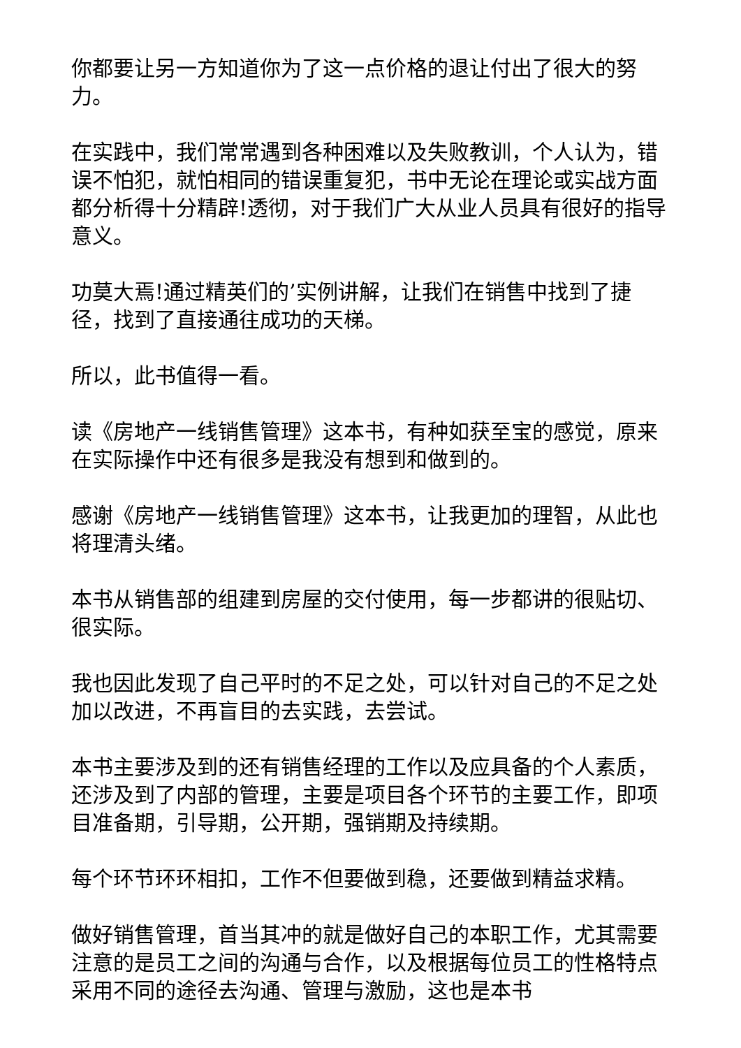你都要让另一方知道你为了这一点价格的退让付出了很大的努力。
在实践中，我们常常遇到各种困难以及失败教训，个人认为，错误不怕犯，就怕相同的错误重复犯，书中无论在理论或实战方面都分析得十分精辟!透彻，对于我们广大从业人员具有很好的指导意义。
功莫大焉!通过精英们的’实例讲解，让我们在销售中找到了捷径，找到了直接通往成功的天梯。
所以，此书值得一看。
读《房地产一线销售管理》这本书，有种如获至宝的感觉，原来在实际操作中还有很多是我没有想到和做到的。
感谢《房地产一线销售管理》这本书，让我更加的理智，从此也将理清头绪。
本书从销售部的组建到房屋的交付使用，每一步都讲的很贴切、很实际。
我也因此发现了自己平时的不足之处，可以针对自己的不足之处加以改进，不再盲目的去实践，去尝试。
本书主要涉及到的还有销售经理的工作以及应具备的个人素质，还涉及到了内部的管理，主要是项目各个环节的主要工作，即项目准备期，引导期，公开期，强销期及持续期。
每个环节环环相扣，工作不但要做到稳，还要做到精益求精。
做好销售管理，首当其冲的就是做好自己的本职工作，尤其需要注意的是员工之间的沟通与合作，以及根据每位员工的性格特点采用不同的途径去沟通、管理与激励，这也是本书